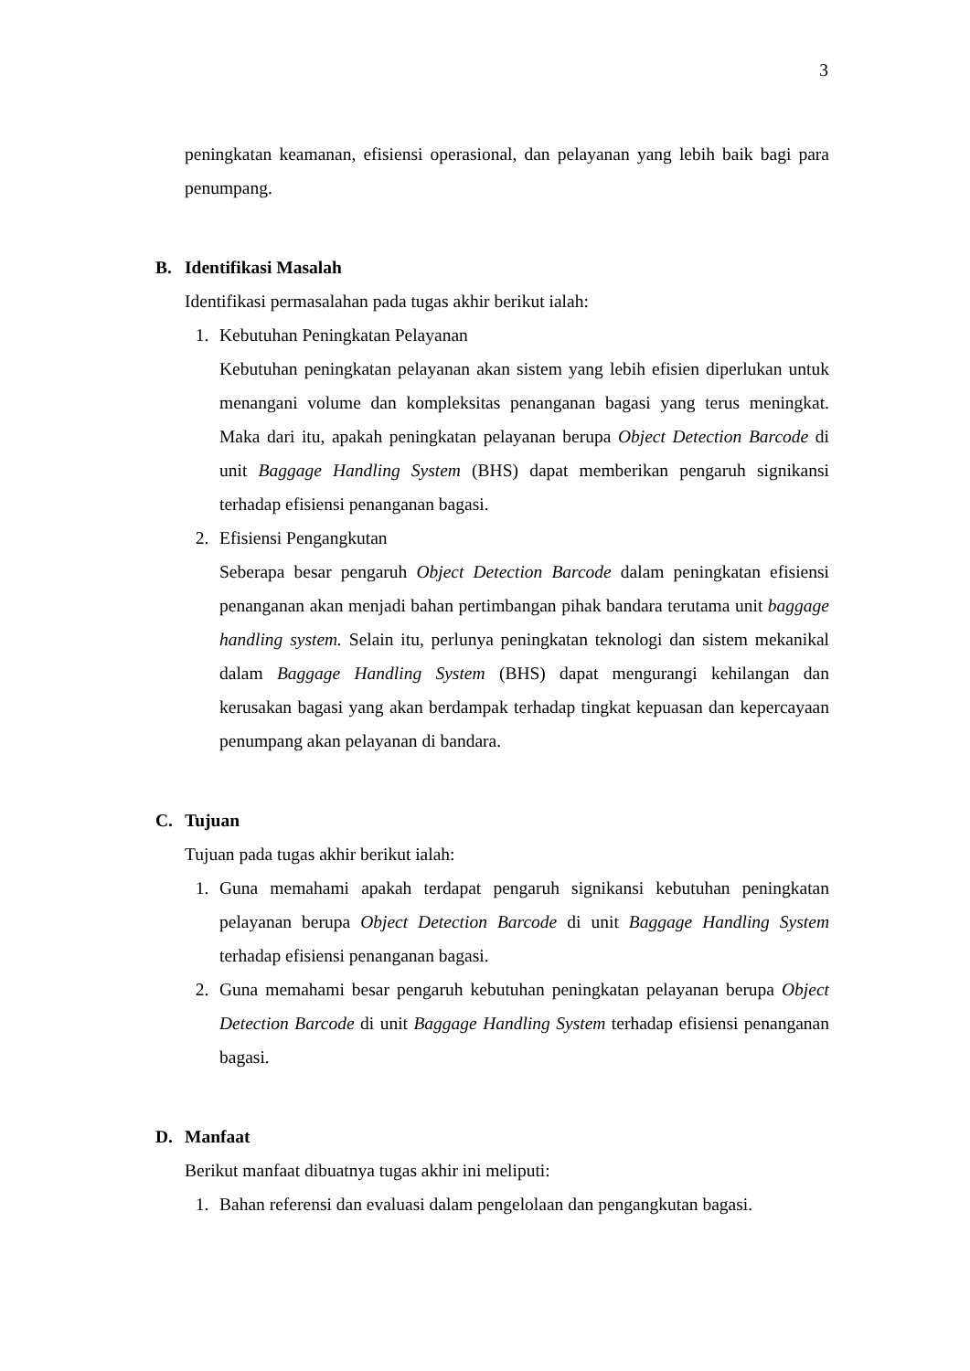3
peningkatan keamanan, efisiensi operasional, dan pelayanan yang lebih baik bagi para penumpang.
B. Identifikasi Masalah
Identifikasi permasalahan pada tugas akhir berikut ialah:
1. Kebutuhan Peningkatan Pelayanan
Kebutuhan peningkatan pelayanan akan sistem yang lebih efisien diperlukan untuk menangani volume dan kompleksitas penanganan bagasi yang terus meningkat. Maka dari itu, apakah peningkatan pelayanan berupa Object Detection Barcode di unit Baggage Handling System (BHS) dapat memberikan pengaruh signikansi terhadap efisiensi penanganan bagasi.
2. Efisiensi Pengangkutan
Seberapa besar pengaruh Object Detection Barcode dalam peningkatan efisiensi penanganan akan menjadi bahan pertimbangan pihak bandara terutama unit baggage handling system. Selain itu, perlunya peningkatan teknologi dan sistem mekanikal dalam Baggage Handling System (BHS) dapat mengurangi kehilangan dan kerusakan bagasi yang akan berdampak terhadap tingkat kepuasan dan kepercayaan penumpang akan pelayanan di bandara.
C. Tujuan
Tujuan pada tugas akhir berikut ialah:
1. Guna memahami apakah terdapat pengaruh signikansi kebutuhan peningkatan pelayanan berupa Object Detection Barcode di unit Baggage Handling System terhadap efisiensi penanganan bagasi.
2. Guna memahami besar pengaruh kebutuhan peningkatan pelayanan berupa Object Detection Barcode di unit Baggage Handling System terhadap efisiensi penanganan bagasi.
D. Manfaat
Berikut manfaat dibuatnya tugas akhir ini meliputi:
1. Bahan referensi dan evaluasi dalam pengelolaan dan pengangkutan bagasi.